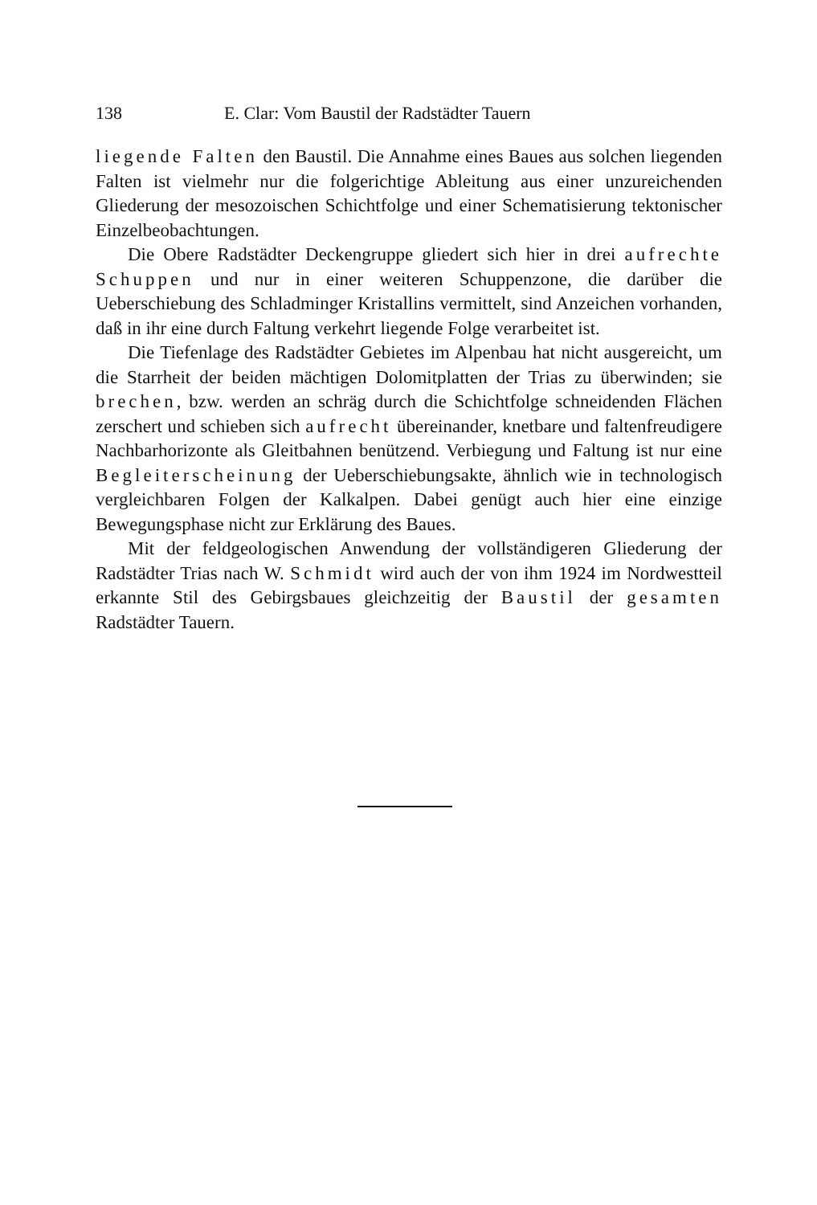138 E. Clar: Vom Baustil der Radstädter Tauern
liegende Falten den Baustil. Die Annahme eines Baues aus solchen liegenden Falten ist vielmehr nur die folgerichtige Ableitung aus einer unzureichenden Gliederung der mesozoischen Schichtfolge und einer Schematisierung tektonischer Einzelbeobachtungen.
Die Obere Radstädter Deckengruppe gliedert sich hier in drei aufrechte Schuppen und nur in einer weiteren Schuppenzone, die darüber die Ueberschiebung des Schladminger Kristallins vermittelt, sind Anzeichen vorhanden, daß in ihr eine durch Faltung verkehrt liegende Folge verarbeitet ist.
Die Tiefenlage des Radstädter Gebietes im Alpenbau hat nicht ausgereicht, um die Starrheit der beiden mächtigen Dolomitplatten der Trias zu überwinden; sie brechen, bzw. werden an schräg durch die Schichtfolge schneidenden Flächen zerschert und schieben sich aufrecht übereinander, knetbare und faltenfreudigere Nachbarhorizonte als Gleitbahnen benützend. Verbiegung und Faltung ist nur eine Begleiterscheinung der Ueberschiebungsakte, ähnlich wie in technologisch vergleichbaren Folgen der Kalkalpen. Dabei genügt auch hier eine einzige Bewegungsphase nicht zur Erklärung des Baues.
Mit der feldgeologischen Anwendung der vollständigeren Gliederung der Radstädter Trias nach W. Schmidt wird auch der von ihm 1924 im Nordwestteil erkannte Stil des Gebirgsbaues gleichzeitig der Baustil der gesamten Radstädter Tauern.